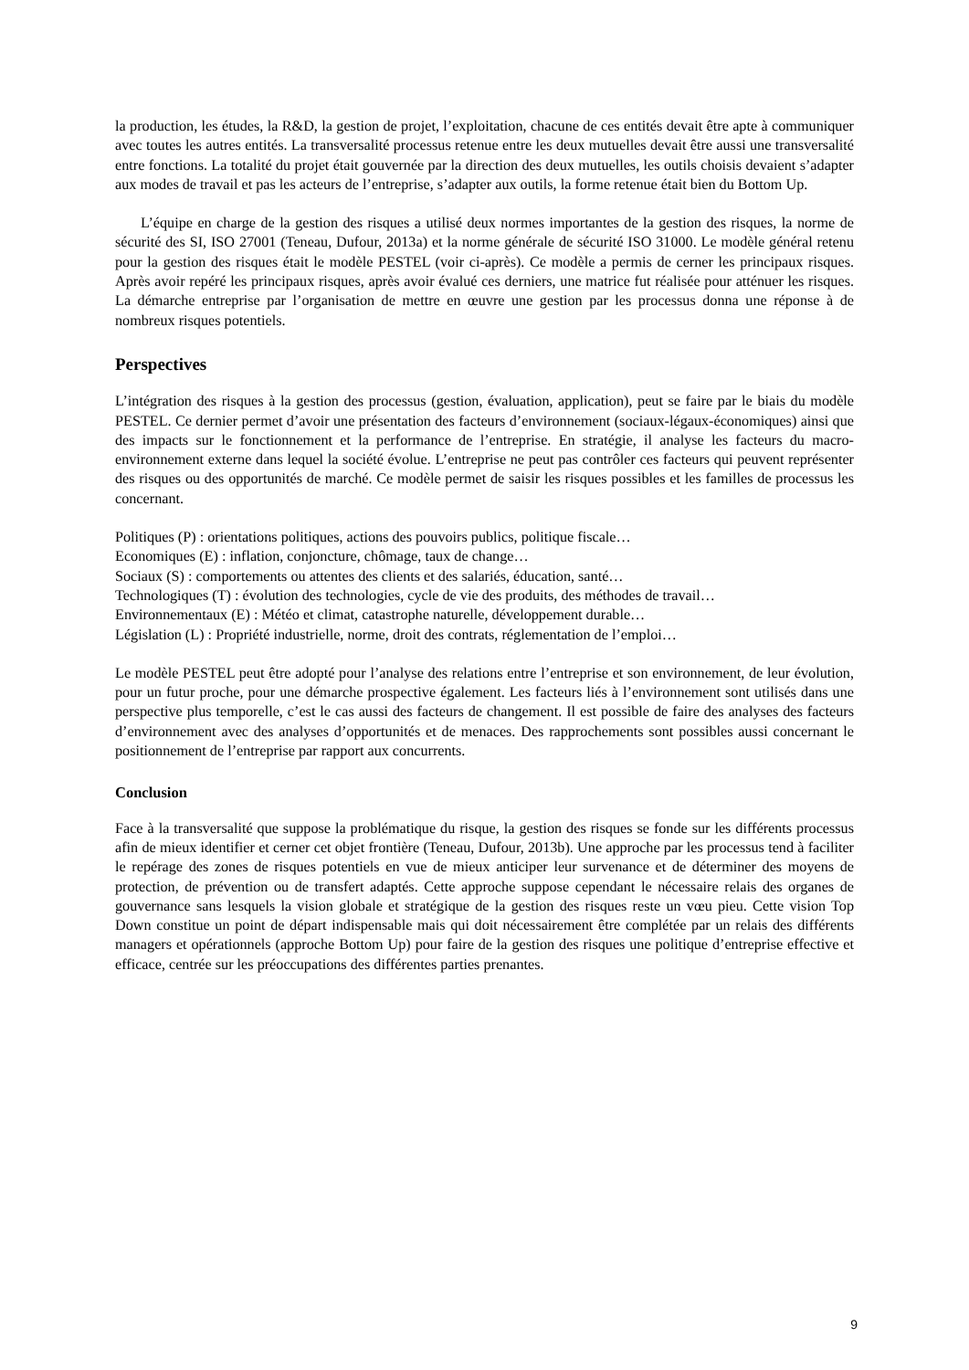la production, les études, la R&D, la gestion de projet, l’exploitation, chacune de ces entités devait être apte à communiquer avec toutes les autres entités. La transversalité processus retenue entre les deux mutuelles devait être aussi une transversalité entre fonctions. La totalité du projet était gouvernée par la direction des deux mutuelles, les outils choisis devaient s’adapter aux modes de travail et pas les acteurs de l’entreprise, s’adapter aux outils, la forme retenue était bien du Bottom Up.
L’équipe en charge de la gestion des risques a utilisé deux normes importantes de la gestion des risques, la norme de sécurité des SI, ISO 27001 (Teneau, Dufour, 2013a) et la norme générale de sécurité ISO 31000. Le modèle général retenu pour la gestion des risques était le modèle PESTEL (voir ci-après). Ce modèle a permis de cerner les principaux risques. Après avoir repéré les principaux risques, après avoir évalué ces derniers, une matrice fut réalisée pour atténuer les risques. La démarche entreprise par l’organisation de mettre en œuvre une gestion par les processus donna une réponse à de nombreux risques potentiels.
Perspectives
L’intégration des risques à la gestion des processus (gestion, évaluation, application), peut se faire par le biais du modèle PESTEL. Ce dernier permet d’avoir une présentation des facteurs d’environnement (sociaux-légaux-économiques) ainsi que des impacts sur le fonctionnement et la performance de l’entreprise. En stratégie, il analyse les facteurs du macro-environnement externe dans lequel la société évolue. L’entreprise ne peut pas contrôler ces facteurs qui peuvent représenter des risques ou des opportunités de marché. Ce modèle permet de saisir les risques possibles et les familles de processus les concernant.
Politiques (P) : orientations politiques, actions des pouvoirs publics, politique fiscale…
Economiques (E) : inflation, conjoncture, chômage, taux de change…
Sociaux (S) : comportements ou attentes des clients et des salariés, éducation, santé…
Technologiques (T) : évolution des technologies, cycle de vie des produits, des méthodes de travail…
Environnementaux (E) : Météo et climat, catastrophe naturelle, développement durable…
Législation (L) : Propriété industrielle, norme, droit des contrats, réglementation de l’emploi…
Le modèle PESTEL peut être adopté pour l’analyse des relations entre l’entreprise et son environnement, de leur évolution, pour un futur proche, pour une démarche prospective également. Les facteurs liés à l’environnement sont utilisés dans une perspective plus temporelle, c’est le cas aussi des facteurs de changement. Il est possible de faire des analyses des facteurs d’environnement avec des analyses d’opportunités et de menaces. Des rapprochements sont possibles aussi concernant le positionnement de l’entreprise par rapport aux concurrents.
Conclusion
Face à la transversalité que suppose la problématique du risque, la gestion des risques se fonde sur les différents processus afin de mieux identifier et cerner cet objet frontière (Teneau, Dufour, 2013b). Une approche par les processus tend à faciliter le repérage des zones de risques potentiels en vue de mieux anticiper leur survenance et de déterminer des moyens de protection, de prévention ou de transfert adaptés. Cette approche suppose cependant le nécessaire relais des organes de gouvernance sans lesquels la vision globale et stratégique de la gestion des risques reste un vœu pieu. Cette vision Top Down constitue un point de départ indispensable mais qui doit nécessairement être complétée par un relais des différents managers et opérationnels (approche Bottom Up) pour faire de la gestion des risques une politique d’entreprise effective et efficace, centrée sur les préoccupations des différentes parties prenantes.
9